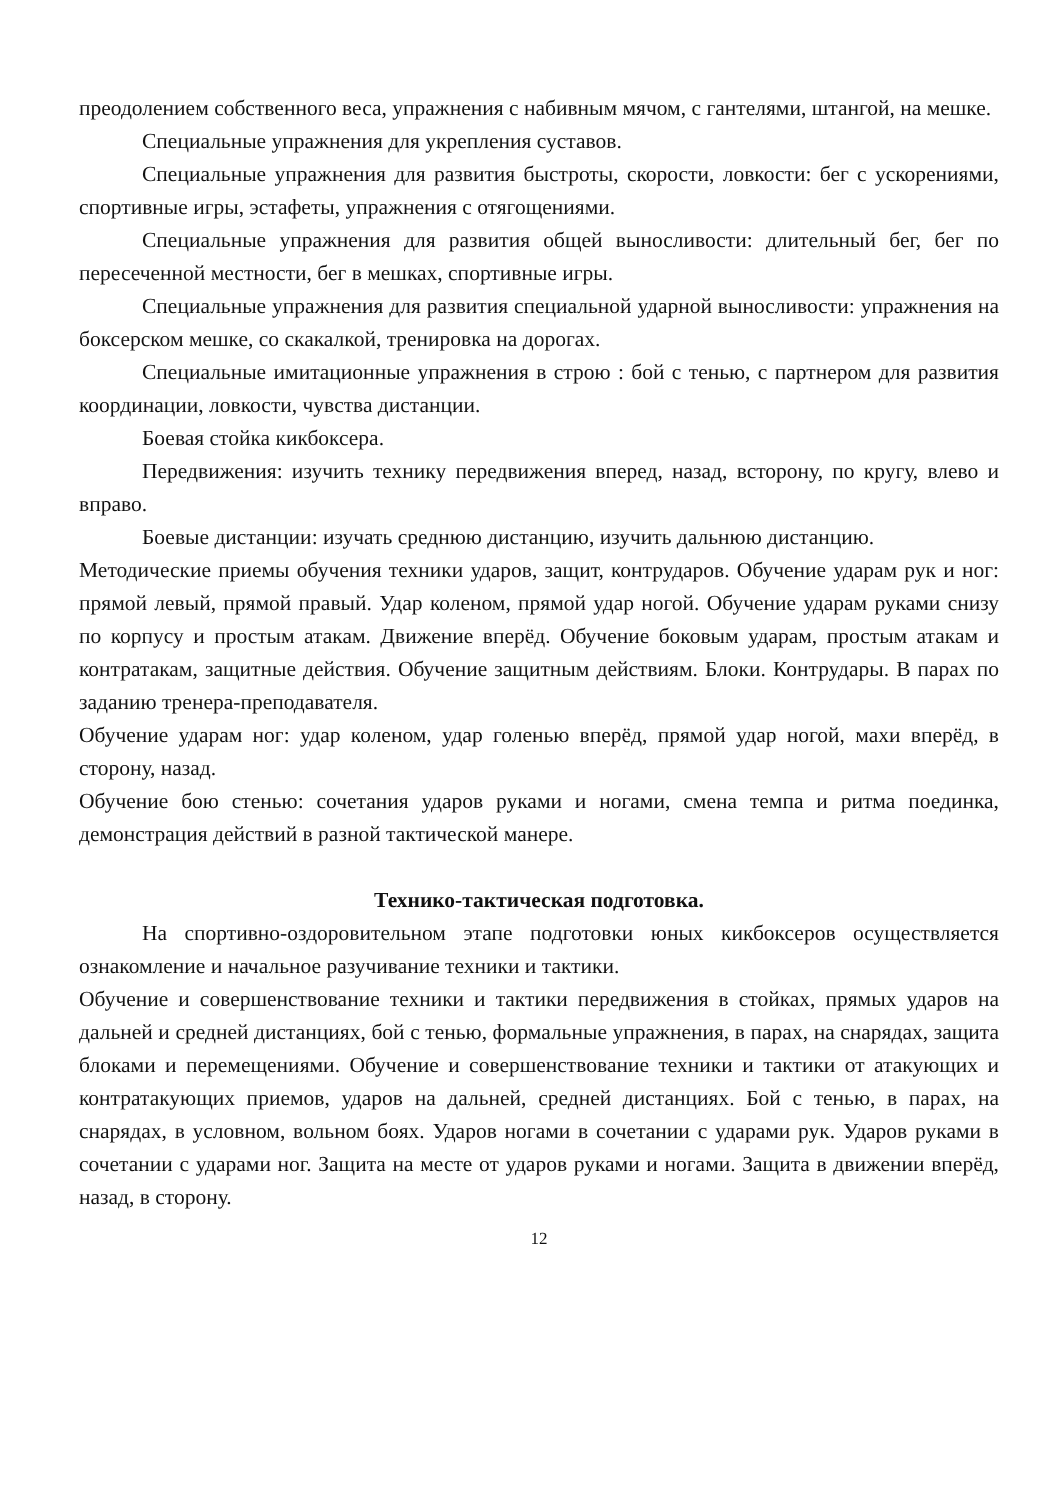преодолением собственного веса, упражнения с набивным мячом, с гантелями, штангой, на мешке.
Специальные упражнения для укрепления суставов.
Специальные упражнения для развития быстроты, скорости, ловкости: бег с ускорениями, спортивные игры, эстафеты, упражнения с отягощениями.
Специальные упражнения для развития общей выносливости: длительный бег, бег по пересеченной местности, бег в мешках, спортивные игры.
Специальные упражнения для развития специальной ударной выносливости: упражнения на боксерском мешке, со скакалкой, тренировка на дорогах.
Специальные имитационные упражнения в строю : бой с тенью, с партнером для развития координации, ловкости, чувства дистанции.
Боевая стойка кикбоксера.
Передвижения: изучить технику передвижения вперед, назад, всторону, по кругу, влево и вправо.
Боевые дистанции: изучать среднюю дистанцию, изучить дальнюю дистанцию.
Методические приемы обучения техники ударов, защит, контрударов. Обучение ударам рук и ног: прямой левый, прямой правый. Удар коленом, прямой удар ногой. Обучение ударам руками снизу по корпусу и простым атакам. Движение вперёд. Обучение боковым ударам, простым атакам и контратакам, защитные действия. Обучение защитным действиям. Блоки. Контрудары. В парах по заданию тренера-преподавателя.
Обучение ударам ног: удар коленом, удар голенью вперёд, прямой удар ногой, махи вперёд, в сторону, назад.
Обучение бою стенью: сочетания ударов руками и ногами, смена темпа и ритма поединка, демонстрация действий в разной тактической манере.
Технико-тактическая подготовка.
На спортивно-оздоровительном этапе подготовки юных кикбоксеров осуществляется ознакомление и начальное разучивание техники и тактики.
Обучение и совершенствование техники и тактики передвижения в стойках, прямых ударов на дальней и средней дистанциях, бой с тенью, формальные упражнения, в парах, на снарядах, защита блоками и перемещениями. Обучение и совершенствование техники и тактики от атакующих и контратакующих приемов, ударов на дальней, средней дистанциях. Бой с тенью, в парах, на снарядах, в условном, вольном боях. Ударов ногами в сочетании с ударами рук. Ударов руками в сочетании с ударами ног. Защита на месте от ударов руками и ногами. Защита в движении вперёд, назад, в сторону.
12